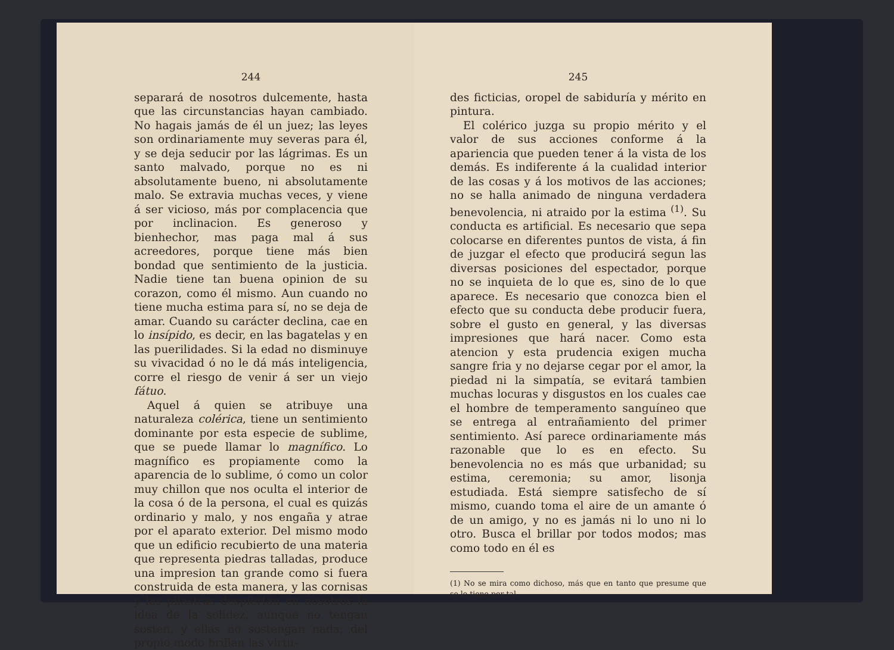244
separará de nosotros dulcemente, hasta que las circunstancias hayan cambiado. No hagais jamás de él un juez; las leyes son ordinariamente muy severas para él, y se deja seducir por las lágrimas. Es un santo malvado, porque no es ni absolutamente bueno, ni absolutamente malo. Se extravia muchas veces, y viene á ser vicioso, más por complacencia que por inclinacion. Es generoso y bienhechor, mas paga mal á sus acreedores, porque tiene más bien bondad que sentimiento de la justicia. Nadie tiene tan buena opinion de su corazon, como él mismo. Aun cuando no tiene mucha estima para sí, no se deja de amar. Cuando su carácter declina, cae en lo insípido, es decir, en las bagatelas y en las puerilidades. Si la edad no disminuye su vivacidad ó no le dá más inteligencia, corre el riesgo de venir á ser un viejo fátuo.
Aquel á quien se atribuye una naturaleza colérica, tiene un sentimiento dominante por esta especie de sublime, que se puede llamar lo magnífico. Lo magnífico es propiamente como la aparencia de lo sublime, ó como un color muy chillon que nos oculta el interior de la cosa ó de la persona, el cual es quizás ordinario y malo, y nos engaña y atrae por el aparato exterior. Del mismo modo que un edificio recubierto de una materia que representa piedras talladas, produce una impresion tan grande como si fuera construida de esta manera, y las cornisas y las pilastras despiertan en nosotros la idea de la solidez, aunque no tengan sosten, y ellas no sostengan nada; del propio modo brillan las virtu-
245
des ficticias, oropel de sabiduría y mérito en pintura.
El colérico juzga su propio mérito y el valor de sus acciones conforme á la apariencia que pueden tener á la vista de los demás. Es indiferente á la cualidad interior de las cosas y á los motivos de las acciones; no se halla animado de ninguna verdadera benevolencia, ni atraido por la estima <sup>(1)</sup>. Su conducta es artificial. Es necesario que sepa colocarse en diferentes puntos de vista, á fin de juzgar el efecto que producirá segun las diversas posiciones del espectador, porque no se inquieta de lo que es, sino de lo que aparece. Es necesario que conozca bien el efecto que su conducta debe producir fuera, sobre el gusto en general, y las diversas impresiones que hará nacer. Como esta atencion y esta prudencia exigen mucha sangre fria y no dejarse cegar por el amor, la piedad ni la simpatía, se evitará tambien muchas locuras y disgustos en los cuales cae el hombre de temperamento sanguíneo que se entrega al entrañamiento del primer sentimiento. Así parece ordinariamente más razonable que lo es en efecto. Su benevolencia no es más que urbanidad; su estima, ceremonia; su amor, lisonja estudiada. Está siempre satisfecho de sí mismo, cuando toma el aire de un amante ó de un amigo, y no es jamás ni lo uno ni lo otro. Busca el brillar por todos modos; mas como todo en él es
(1) No se mira como dichoso, más que en tanto que presume que se le tiene por tal.